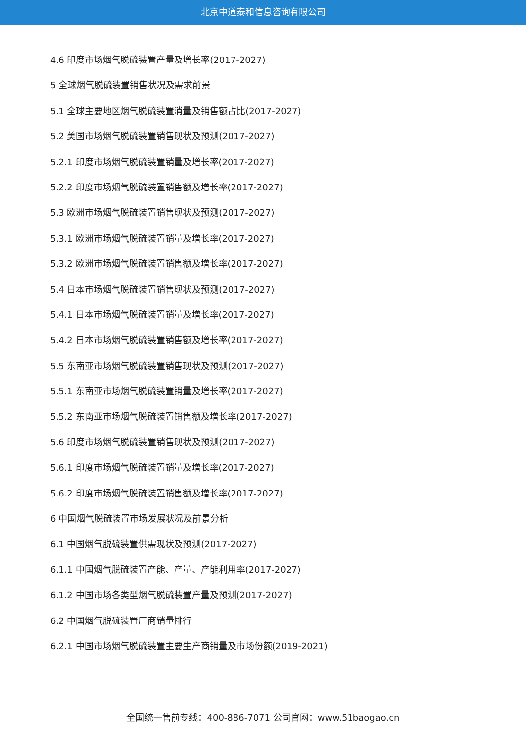北京中道泰和信息咨询有限公司
4.6 印度市场烟气脱硫装置产量及增长率(2017-2027)
5 全球烟气脱硫装置销售状况及需求前景
5.1 全球主要地区烟气脱硫装置消量及销售额占比(2017-2027)
5.2 美国市场烟气脱硫装置销售现状及预测(2017-2027)
5.2.1 印度市场烟气脱硫装置销量及增长率(2017-2027)
5.2.2 印度市场烟气脱硫装置销售额及增长率(2017-2027)
5.3 欧洲市场烟气脱硫装置销售现状及预测(2017-2027)
5.3.1 欧洲市场烟气脱硫装置销量及增长率(2017-2027)
5.3.2 欧洲市场烟气脱硫装置销售额及增长率(2017-2027)
5.4 日本市场烟气脱硫装置销售现状及预测(2017-2027)
5.4.1 日本市场烟气脱硫装置销量及增长率(2017-2027)
5.4.2 日本市场烟气脱硫装置销售额及增长率(2017-2027)
5.5 东南亚市场烟气脱硫装置销售现状及预测(2017-2027)
5.5.1 东南亚市场烟气脱硫装置销量及增长率(2017-2027)
5.5.2 东南亚市场烟气脱硫装置销售额及增长率(2017-2027)
5.6 印度市场烟气脱硫装置销售现状及预测(2017-2027)
5.6.1 印度市场烟气脱硫装置销量及增长率(2017-2027)
5.6.2 印度市场烟气脱硫装置销售额及增长率(2017-2027)
6 中国烟气脱硫装置市场发展状况及前景分析
6.1 中国烟气脱硫装置供需现状及预测(2017-2027)
6.1.1 中国烟气脱硫装置产能、产量、产能利用率(2017-2027)
6.1.2 中国市场各类型烟气脱硫装置产量及预测(2017-2027)
6.2 中国烟气脱硫装置厂商销量排行
6.2.1 中国市场烟气脱硫装置主要生产商销量及市场份额(2019-2021)
全国统一售前专线：400-886-7071 公司官网：www.51baogao.cn